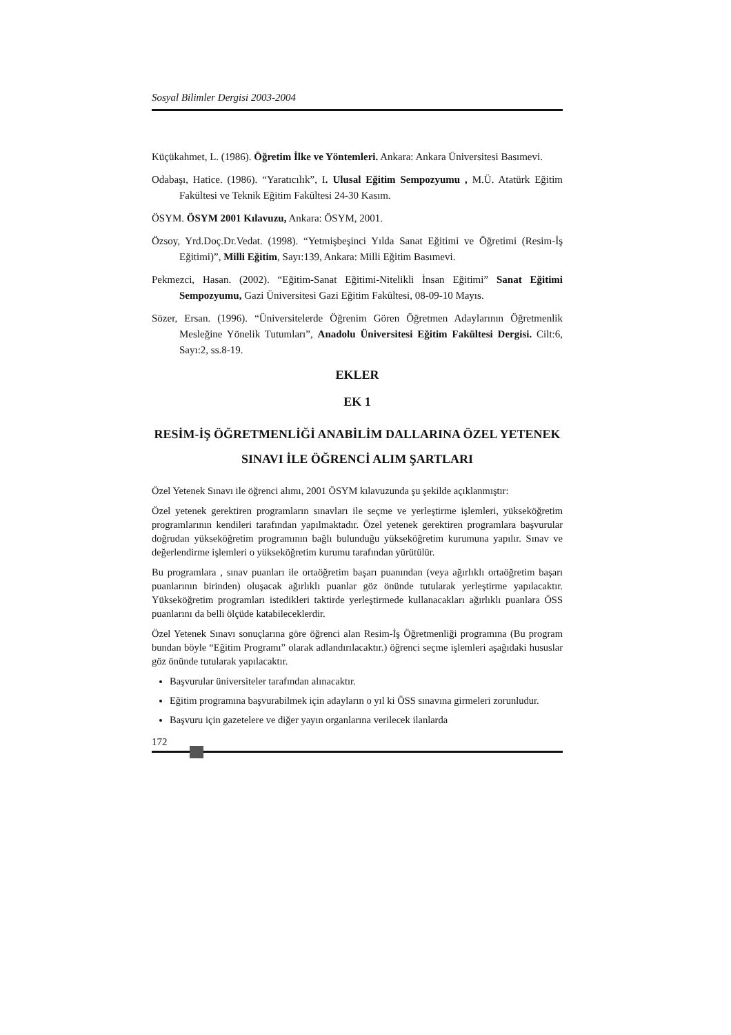Sosyal Bilimler Dergisi 2003-2004
Küçükahmet, L. (1986). Öğretim İlke ve Yöntemleri. Ankara: Ankara Üniversitesi Basımevi.
Odabaşı, Hatice. (1986). “Yaratıcılık”, I. Ulusal Eğitim Sempozyumu , M.Ü. Atatürk Eğitim Fakültesi ve Teknik Eğitim Fakültesi 24-30 Kasım.
ÖSYM. ÖSYM 2001 Kılavuzu, Ankara: ÖSYM, 2001.
Özsoy, Yrd.Doç.Dr.Vedat. (1998). “Yetmişbeşinci Yılda Sanat Eğitimi ve Öğretimi (Resim-İş Eğitimi)”, Milli Eğitim, Sayı:139, Ankara: Milli Eğitim Basımevi.
Pekmezci, Hasan. (2002). “Eğitim-Sanat Eğitimi-Nitelikli İnsan Eğitimi” Sanat Eğitimi Sempozyumu, Gazi Üniversitesi Gazi Eğitim Fakültesi, 08-09-10 Mayıs.
Sözer, Ersan. (1996). “Üniversitelerde Öğrenim Gören Öğretmen Adaylarının Öğretmenlik Mesleğine Yönelik Tutumları”, Anadolu Üniversitesi Eğitim Fakültesi Dergisi. Cilt:6, Sayı:2, ss.8-19.
EKLER
EK 1
RESİM-İŞ ÖĞRETMENLİĞİ ANABİLİM DALLARINA ÖZEL YETENEK SINAVI İLE ÖĞRENCİ ALIM ŞARTLARI
Özel Yetenek Sınavı ile öğrenci alımı, 2001 ÖSYM kılavuzunda şu şekilde açıklanmıştır:
Özel yetenek gerektiren programların sınavları ile seçme ve yerleştirme işlemleri, yükseköğretim programlarının kendileri tarafından yapılmaktadır. Özel yetenek gerektiren programlara başvurular doğrudan yükseköğretim programının bağlı bulunduğu yükseköğretim kurumuna yapılır. Sınav ve değerlendirme işlemleri o yükseköğretim kurumu tarafından yürütülür.
Bu programlara , sınav puanları ile ortaöğretim başarı puanından (veya ağırlıklı ortaöğretim başarı puanlarının birinden) oluşacak ağırlıklı puanlar göz önünde tutularak yerleştirme yapılacaktır. Yükseköğretim programları istedikleri taktirde yerleştirmede kullanacakları ağırlıklı puanlara ÖSS puanlarını da belli ölçüde katabileceklerdir.
Özel Yetenek Sınavı sonuçlarına göre öğrenci alan Resim-İş Öğretmenliği programına (Bu program bundan böyle “Eğitim Programı” olarak adlandırılacaktır.) öğrenci seçme işlemleri aşağıdaki hususlar göz önünde tutularak yapılacaktır.
Başvurular üniversiteler tarafından alınacaktır.
Eğitim programına başvurabilmek için adayların o yıl ki ÖSS sınavına girmeleri zorunludur.
Başvuru için gazetelere ve diğer yayın organlarına verilecek ilanlarda
172